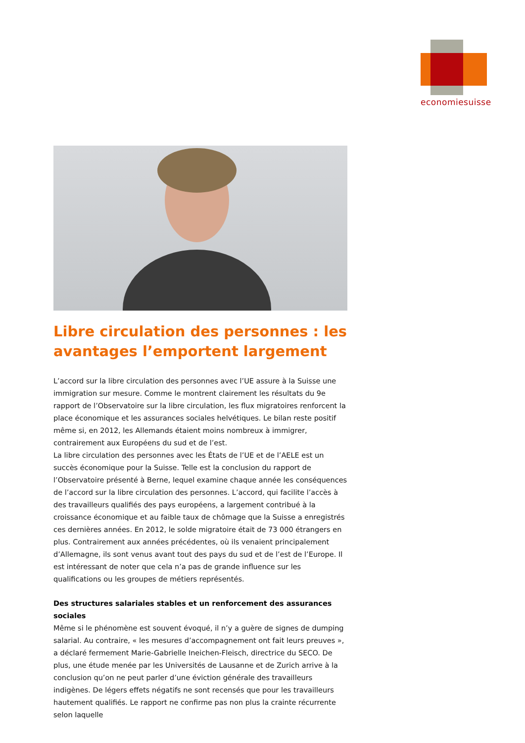economiesuisse
Libre circulation des personnes : les avantages l’emportent largement
L’accord sur la libre circulation des personnes avec l’UE assure à la Suisse une immigration sur mesure. Comme le montrent clairement les résultats du 9e rapport de l’Observatoire sur la libre circulation, les flux migratoires renforcent la place économique et les assurances sociales helvétiques. Le bilan reste positif même si, en 2012, les Allemands étaient moins nombreux à immigrer, contrairement aux Européens du sud et de l’est.
La libre circulation des personnes avec les États de l’UE et de l’AELE est un succès économique pour la Suisse. Telle est la conclusion du rapport de l’Observatoire présenté à Berne, lequel examine chaque année les conséquences de l’accord sur la libre circulation des personnes. L’accord, qui facilite l’accès à des travailleurs qualifiés des pays européens, a largement contribué à la croissance économique et au faible taux de chômage que la Suisse a enregistrés ces dernières années. En 2012, le solde migratoire était de 73 000 étrangers en plus. Contrairement aux années précédentes, où ils venaient principalement d’Allemagne, ils sont venus avant tout des pays du sud et de l’est de l’Europe. Il est intéressant de noter que cela n’a pas de grande influence sur les qualifications ou les groupes de métiers représentés.
Des structures salariales stables et un renforcement des assurances sociales
Même si le phénomène est souvent évoqué, il n’y a guère de signes de dumping salarial. Au contraire, « les mesures d’accompagnement ont fait leurs preuves », a déclaré fermement Marie-Gabrielle Ineichen-Fleisch, directrice du SECO. De plus, une étude menée par les Universités de Lausanne et de Zurich arrive à la conclusion qu’on ne peut parler d’une éviction générale des travailleurs indigènes. De légers effets négatifs ne sont recensés que pour les travailleurs hautement qualifiés. Le rapport ne confirme pas non plus la crainte récurrente selon laquelle